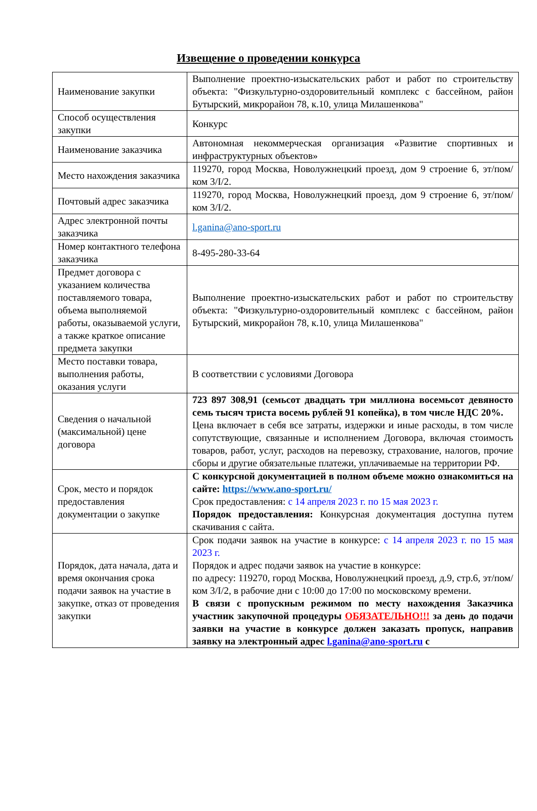Извещение о проведении конкурса
| Наименование закупки | Выполнение проектно-изыскательских работ и работ по строительству объекта: "Физкультурно-оздоровительный комплекс с бассейном, район Бутырский, микрорайон 78, к.10, улица Милашенкова" |
| Способ осуществления закупки | Конкурс |
| Наименование заказчика | Автономная некоммерческая организация «Развитие спортивных и инфраструктурных объектов» |
| Место нахождения заказчика | 119270, город Москва, Новолужнецкий проезд, дом 9 строение 6, эт/пом/ком 3/I/2. |
| Почтовый адрес заказчика | 119270, город Москва, Новолужнецкий проезд, дом 9 строение 6, эт/пом/ком 3/I/2. |
| Адрес электронной почты заказчика | l.ganina@ano-sport.ru |
| Номер контактного телефона заказчика | 8-495-280-33-64 |
| Предмет договора с указанием количества поставляемого товара, объема выполняемой работы, оказываемой услуги, а также краткое описание предмета закупки | Выполнение проектно-изыскательских работ и работ по строительству объекта: "Физкультурно-оздоровительный комплекс с бассейном, район Бутырский, микрорайон 78, к.10, улица Милашенкова" |
| Место поставки товара, выполнения работы, оказания услуги | В соответствии с условиями Договора |
| Сведения о начальной (максимальной) цене договора | 723 897 308,91 (семьсот двадцать три миллиона восемьсот девяносто семь тысяч триста восемь рублей 91 копейка), в том числе НДС 20%. Цена включает в себя все затраты, издержки и иные расходы, в том числе сопутствующие, связанные и исполнением Договора, включая стоимость товаров, работ, услуг, расходов на перевозку, страхование, налогов, прочие сборы и другие обязательные платежи, уплачиваемые на территории РФ. |
| Срок, место и порядок предоставления документации о закупке | С конкурсной документацией в полном объеме можно ознакомиться на сайте: https://www.ano-sport.ru/ Срок предоставления: с 14 апреля 2023 г. по 15 мая 2023 г. Порядок предоставления: Конкурсная документация доступна путем скачивания с сайта. |
| Порядок, дата начала, дата и время окончания срока подачи заявок на участие в закупке, отказ от проведения закупки | Срок подачи заявок на участие в конкурсе: с 14 апреля 2023 г. по 15 мая 2023 г. Порядок и адрес подачи заявок на участие в конкурсе: по адресу: 119270, город Москва, Новолужнецкий проезд, д.9, стр.6, эт/пом/ком 3/I/2, в рабочие дни с 10:00 до 17:00 по московскому времени. В связи с пропускным режимом по месту нахождения Заказчика участник закупочной процедуры ОБЯЗАТЕЛЬНО!!! за день до подачи заявки на участие в конкурсе должен заказать пропуск, направив заявку на электронный адрес l.ganina@ano-sport.ru с |